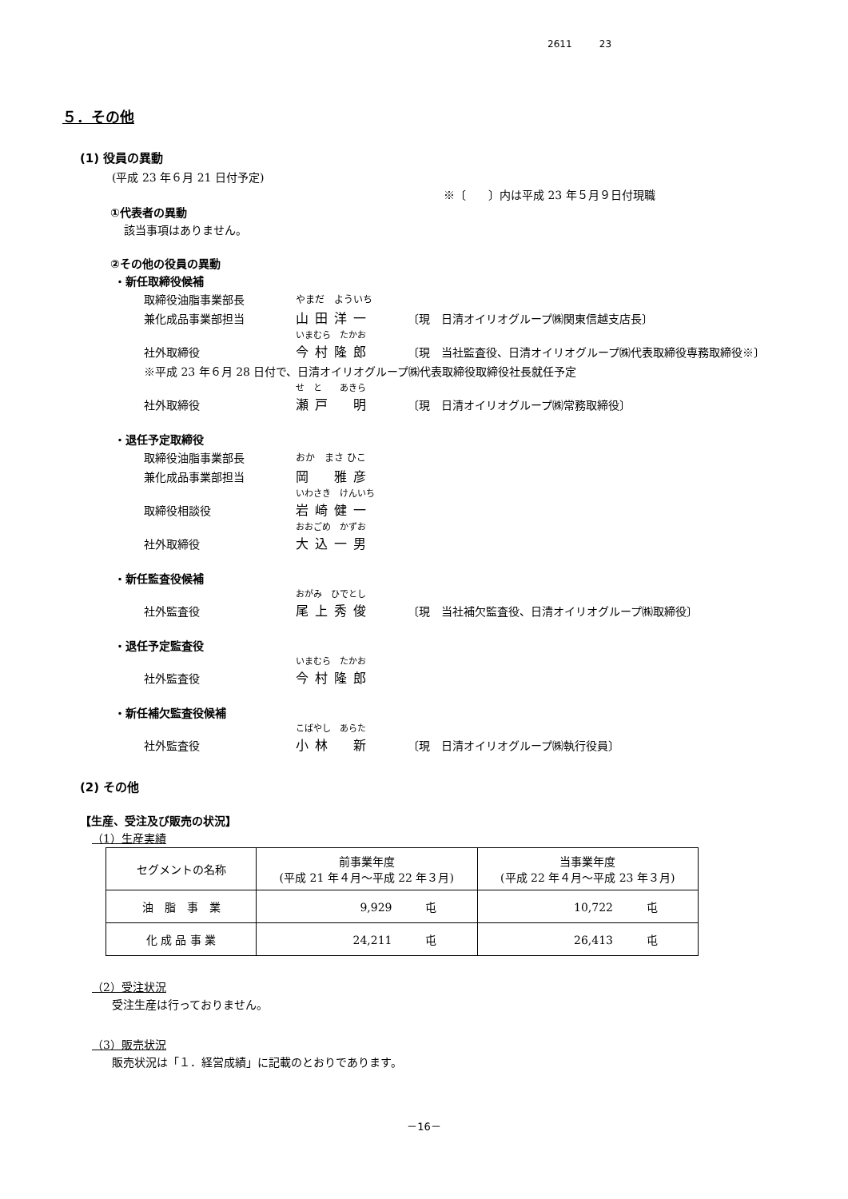2611 23
５．その他
(1) 役員の異動
(平成 23 年６月 21 日付予定)
※〔　　〕内は平成 23 年５月９日付現職
①代表者の異動
該当事項はありません。
②その他の役員の異動
・新任取締役候補
取締役油脂事業部長 やまだ　よういち
兼化成品事業部担当 山田洋一 〔現　日清オイリオグループ㈱関東信越支店長〕
いまむら　たかお
社外取締役 今村隆郎 〔現　当社監査役、日清オイリオグループ㈱代表取締役専務取締役※〕
※平成 23 年６月 28 日付で、日清オイリオグループ㈱代表取締役取締役社長就任予定
せ　と　　あきら
社外取締役 瀬戸　明 〔現　日清オイリオグループ㈱常務取締役〕
・退任予定取締役
取締役油脂事業部長 おか　まさ ひこ
兼化成品事業部担当 岡　雅彦
いわさき　けんいち
取締役相談役 岩崎健一
おおごめ　かずお
社外取締役 大込一男
・新任監査役候補
おがみ　ひでとし
社外監査役 尾上秀俊 〔現　当社補欠監査役、日清オイリオグループ㈱取締役〕
・退任予定監査役
いまむら　たかお
社外監査役 今村隆郎
・新任補欠監査役候補
こばやし　あらた
社外監査役 小林　新 〔現　日清オイリオグループ㈱執行役員〕
(2) その他
【生産、受注及び販売の状況】
（1）生産実績
| セグメントの名称 | 前事業年度 (平成 21 年４月～平成 22 年３月) | 当事業年度 (平成 22 年４月～平成 23 年３月) |
| 油 脂 事 業 | 9,929 屯 | 10,722 屯 |
| 化 成 品 事 業 | 24,211 屯 | 26,413 屯 |
（2）受注状況
受注生産は行っておりません。
（3）販売状況
販売状況は「１．経営成績」に記載のとおりであります。
－16－